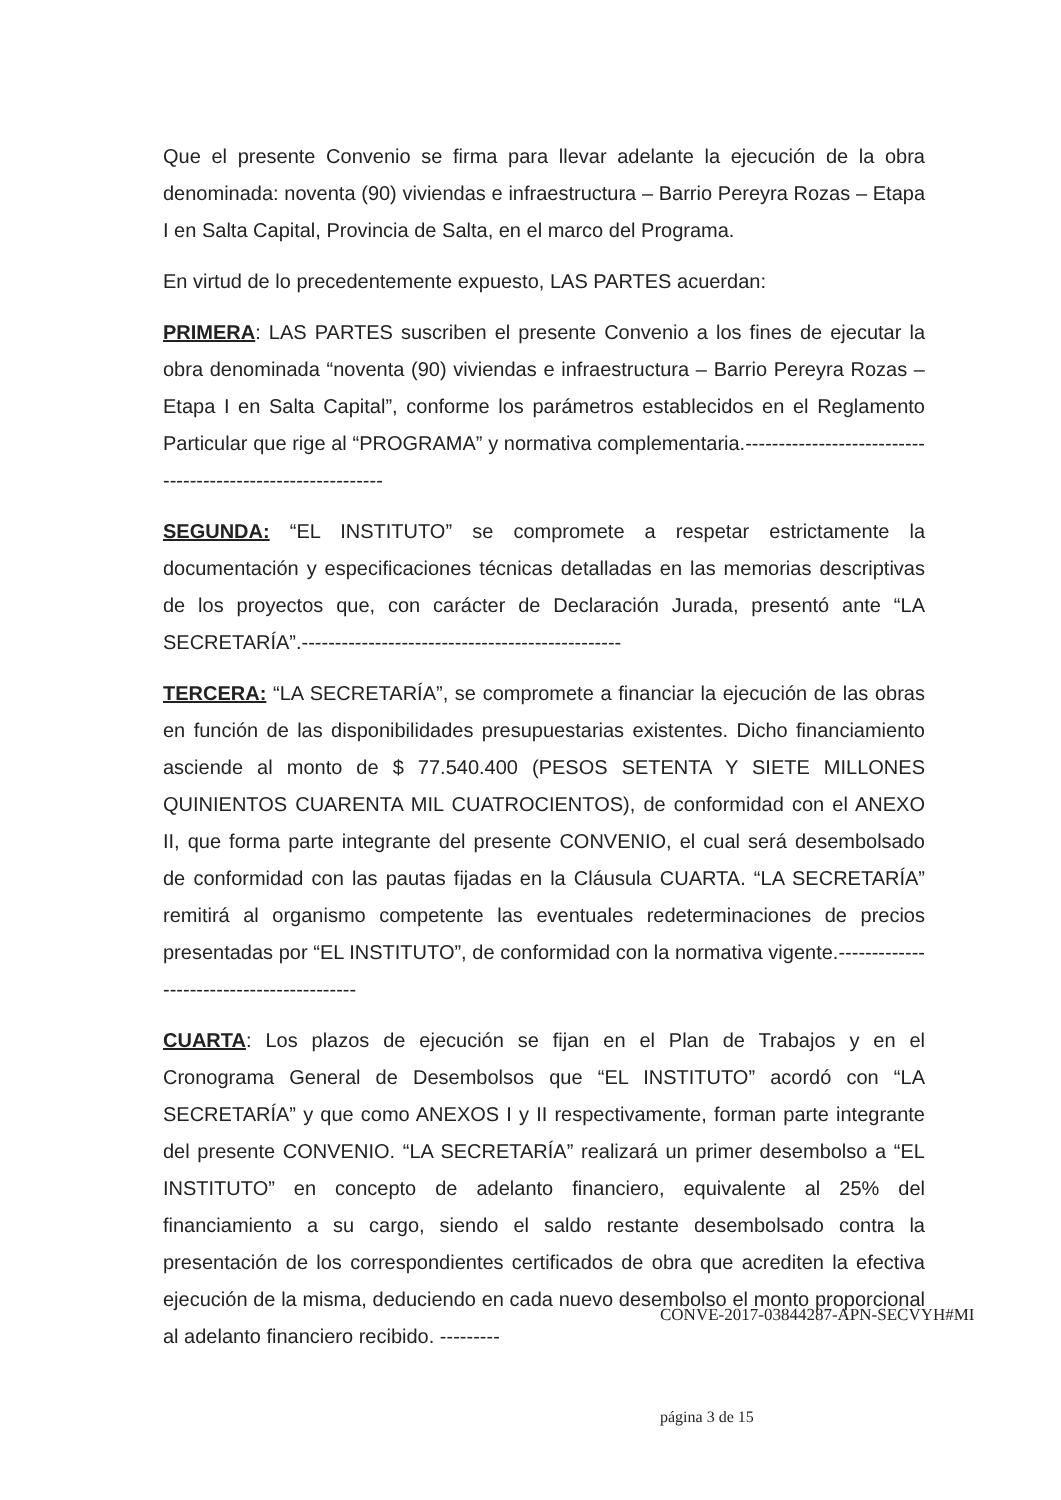Que el presente Convenio se firma para llevar adelante la ejecución de la obra denominada: noventa (90) viviendas e infraestructura – Barrio Pereyra Rozas – Etapa I en Salta Capital, Provincia de Salta, en el marco del Programa.
En virtud de lo precedentemente expuesto, LAS PARTES acuerdan:
PRIMERA: LAS PARTES suscriben el presente Convenio a los fines de ejecutar la obra denominada “noventa (90) viviendas e infraestructura – Barrio Pereyra Rozas – Etapa I en Salta Capital”, conforme los parámetros establecidos en el Reglamento Particular que rige al “PROGRAMA” y normativa complementaria.------------------------------------------------------------
SEGUNDA: “EL INSTITUTO” se compromete a respetar estrictamente la documentación y especificaciones técnicas detalladas en las memorias descriptivas de los proyectos que, con carácter de Declaración Jurada, presentó ante “LA SECRETARÍA”.------------------------------------------------
TERCERA: “LA SECRETARÍA”, se compromete a financiar la ejecución de las obras en función de las disponibilidades presupuestarias existentes. Dicho financiamiento asciende al monto de $ 77.540.400 (PESOS SETENTA Y SIETE MILLONES QUINIENTOS CUARENTA MIL CUATROCIENTOS), de conformidad con el ANEXO II, que forma parte integrante del presente CONVENIO, el cual será desembolsado de conformidad con las pautas fijadas en la Cláusula CUARTA. “LA SECRETARÍA” remitirá al organismo competente las eventuales redeterminaciones de precios presentadas por “EL INSTITUTO”, de conformidad con la normativa vigente.------------------------------------------
CUARTA: Los plazos de ejecución se fijan en el Plan de Trabajos y en el Cronograma General de Desembolsos que “EL INSTITUTO” acordó con “LA SECRETARÍA” y que como ANEXOS I y II respectivamente, forman parte integrante del presente CONVENIO. “LA SECRETARÍA” realizará un primer desembolso a “EL INSTITUTO” en concepto de adelanto financiero, equivalente al 25% del financiamiento a su cargo, siendo el saldo restante desembolsado contra la presentación de los correspondientes certificados de obra que acrediten la efectiva ejecución de la misma, deduciendo en cada nuevo desembolso el monto proporcional al adelanto financiero recibido. ---------
CONVE-2017-03844287-APN-SECVYH#MI
página 3 de 15